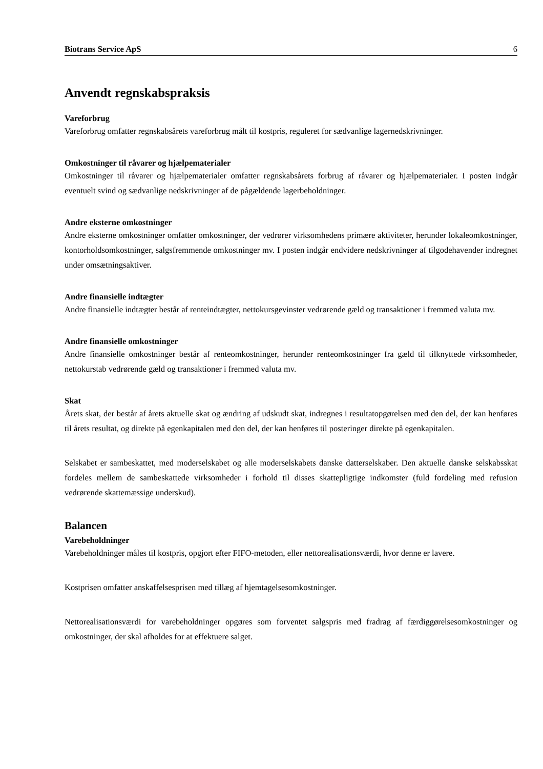Biotrans Service ApS 6
Anvendt regnskabspraksis
Vareforbrug
Vareforbrug omfatter regnskabsårets vareforbrug målt til kostpris, reguleret for sædvanlige lagernedskrivninger.
Omkostninger til råvarer og hjælpematerialer
Omkostninger til råvarer og hjælpematerialer omfatter regnskabsårets forbrug af råvarer og hjælpematerialer. I posten indgår eventuelt svind og sædvanlige nedskrivninger af de pågældende lagerbeholdninger.
Andre eksterne omkostninger
Andre eksterne omkostninger omfatter omkostninger, der vedrører virksomhedens primære aktiviteter, herunder lokaleomkostninger, kontorholdsomkostninger, salgsfremmende omkostninger mv. I posten indgår endvidere nedskrivninger af tilgodehavender indregnet under omsætningsaktiver.
Andre finansielle indtægter
Andre finansielle indtægter består af renteindtægter, nettokursgevinster vedrørende gæld og transaktioner i fremmed valuta mv.
Andre finansielle omkostninger
Andre finansielle omkostninger består af renteomkostninger, herunder renteomkostninger fra gæld til tilknyttede virksomheder, nettokurstab vedrørende gæld og transaktioner i fremmed valuta mv.
Skat
Årets skat, der består af årets aktuelle skat og ændring af udskudt skat, indregnes i resultatopgørelsen med den del, der kan henføres til årets resultat, og direkte på egenkapitalen med den del, der kan henføres til posteringer direkte på egenkapitalen.
Selskabet er sambeskattet, med moderselskabet og alle moderselskabets danske datterselskaber. Den aktuelle danske selskabsskat fordeles mellem de sambeskattede virksomheder i forhold til disses skattepligtige indkomster (fuld fordeling med refusion vedrørende skattemæssige underskud).
Balancen
Varebeholdninger
Varebeholdninger måles til kostpris, opgjort efter FIFO-metoden, eller nettorealisationsværdi, hvor denne er lavere.
Kostprisen omfatter anskaffelsesprisen med tillæg af hjemtagelsesomkostninger.
Nettorealisationsværdi for varebeholdninger opgøres som forventet salgspris med fradrag af færdiggørelsesomkostninger og omkostninger, der skal afholdes for at effektuere salget.